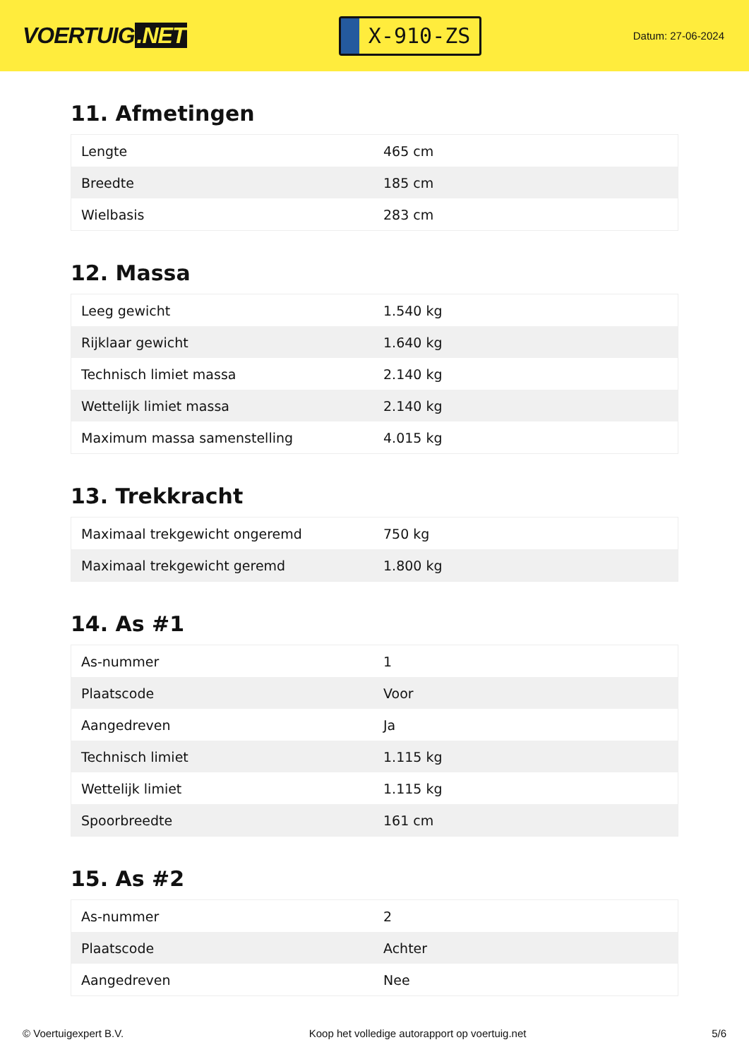VOERTUIG.NET
X-910-ZS
Datum: 27-06-2024
11. Afmetingen
| Lengte | 465 cm |
| Breedte | 185 cm |
| Wielbasis | 283 cm |
12. Massa
| Leeg gewicht | 1.540 kg |
| Rijklaar gewicht | 1.640 kg |
| Technisch limiet massa | 2.140 kg |
| Wettelijk limiet massa | 2.140 kg |
| Maximum massa samenstelling | 4.015 kg |
13. Trekkracht
| Maximaal trekgewicht ongeremd | 750 kg |
| Maximaal trekgewicht geremd | 1.800 kg |
14. As #1
| As-nummer | 1 |
| Plaatscode | Voor |
| Aangedreven | Ja |
| Technisch limiet | 1.115 kg |
| Wettelijk limiet | 1.115 kg |
| Spoorbreedte | 161 cm |
15. As #2
| As-nummer | 2 |
| Plaatscode | Achter |
| Aangedreven | Nee |
© Voertuigexpert B.V. Koop het volledige autorapport op voertuig.net 5/6